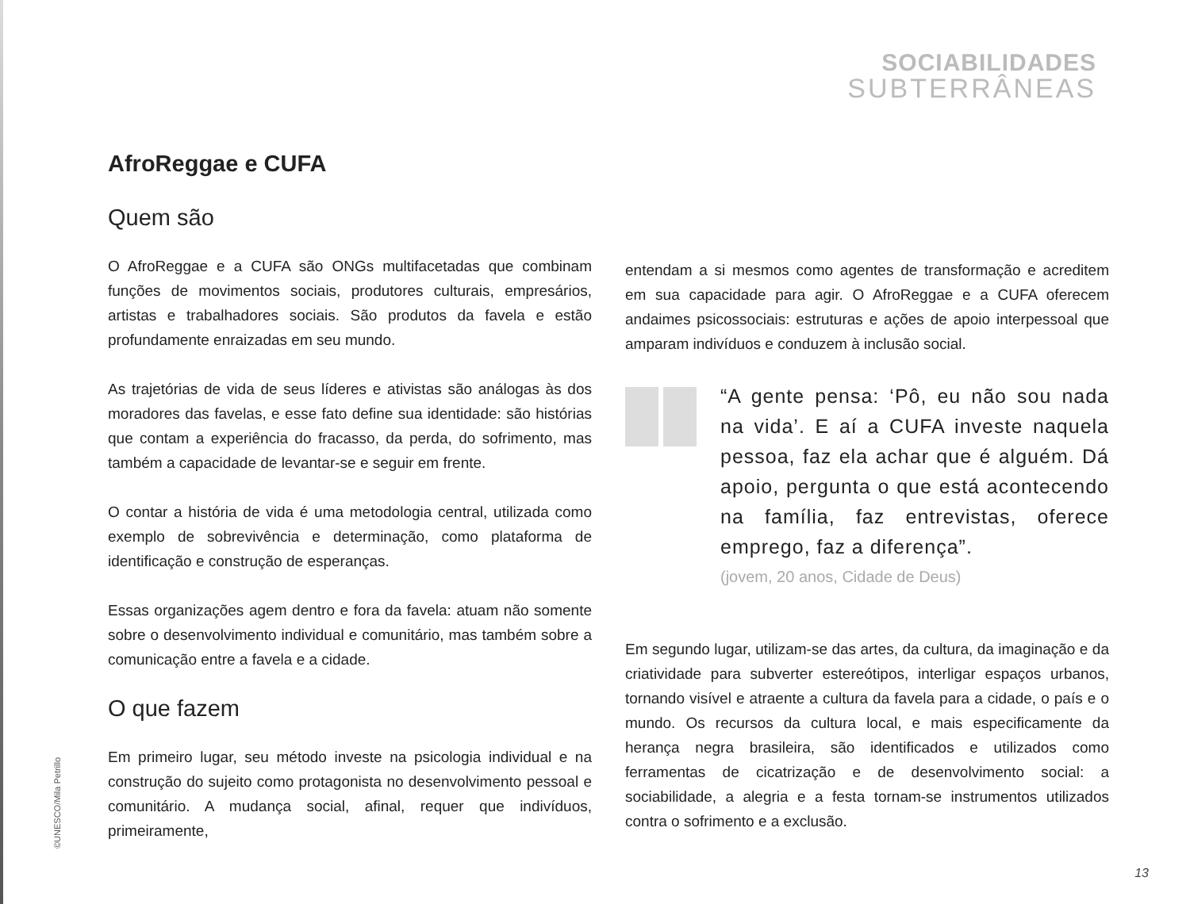SOCIABILIDADES
SUBTERRÂNEAS
AfroReggae e CUFA
Quem são
O AfroReggae e a CUFA são ONGs multifacetadas que combinam funções de movimentos sociais, produtores culturais, empresários, artistas e trabalhadores sociais. São produtos da favela e estão profundamente enraizadas em seu mundo.
As trajetórias de vida de seus líderes e ativistas são análogas às dos moradores das favelas, e esse fato define sua identidade: são histórias que contam a experiência do fracasso, da perda, do sofrimento, mas também a capacidade de levantar-se e seguir em frente.
O contar a história de vida é uma metodologia central, utilizada como exemplo de sobrevivência e determinação, como plataforma de identificação e construção de esperanças.
Essas organizações agem dentro e fora da favela: atuam não somente sobre o desenvolvimento individual e comunitário, mas também sobre a comunicação entre a favela e a cidade.
O que fazem
Em primeiro lugar, seu método investe na psicologia individual e na construção do sujeito como protagonista no desenvolvimento pessoal e comunitário. A mudança social, afinal, requer que indivíduos, primeiramente,
entendam a si mesmos como agentes de transformação e acreditem em sua capacidade para agir. O AfroReggae e a CUFA oferecem andaimes psicossociais: estruturas e ações de apoio interpessoal que amparam indivíduos e conduzem à inclusão social.
“A gente pensa: ‘Pô, eu não sou nada na vida’. E aí a CUFA investe naquela pessoa, faz ela achar que é alguém. Dá apoio, pergunta o que está acontecendo na família, faz entrevistas, oferece emprego, faz a diferença”.
(jovem, 20 anos, Cidade de Deus)
Em segundo lugar, utilizam-se das artes, da cultura, da imaginação e da criatividade para subverter estereótipos, interligar espaços urbanos, tornando visível e atraente a cultura da favela para a cidade, o país e o mundo. Os recursos da cultura local, e mais especificamente da herança negra brasileira, são identificados e utilizados como ferramentas de cicatrização e de desenvolvimento social: a sociabilidade, a alegria e a festa tornam-se instrumentos utilizados contra o sofrimento e a exclusão.
©UNESCO/Mila Petrillo
13